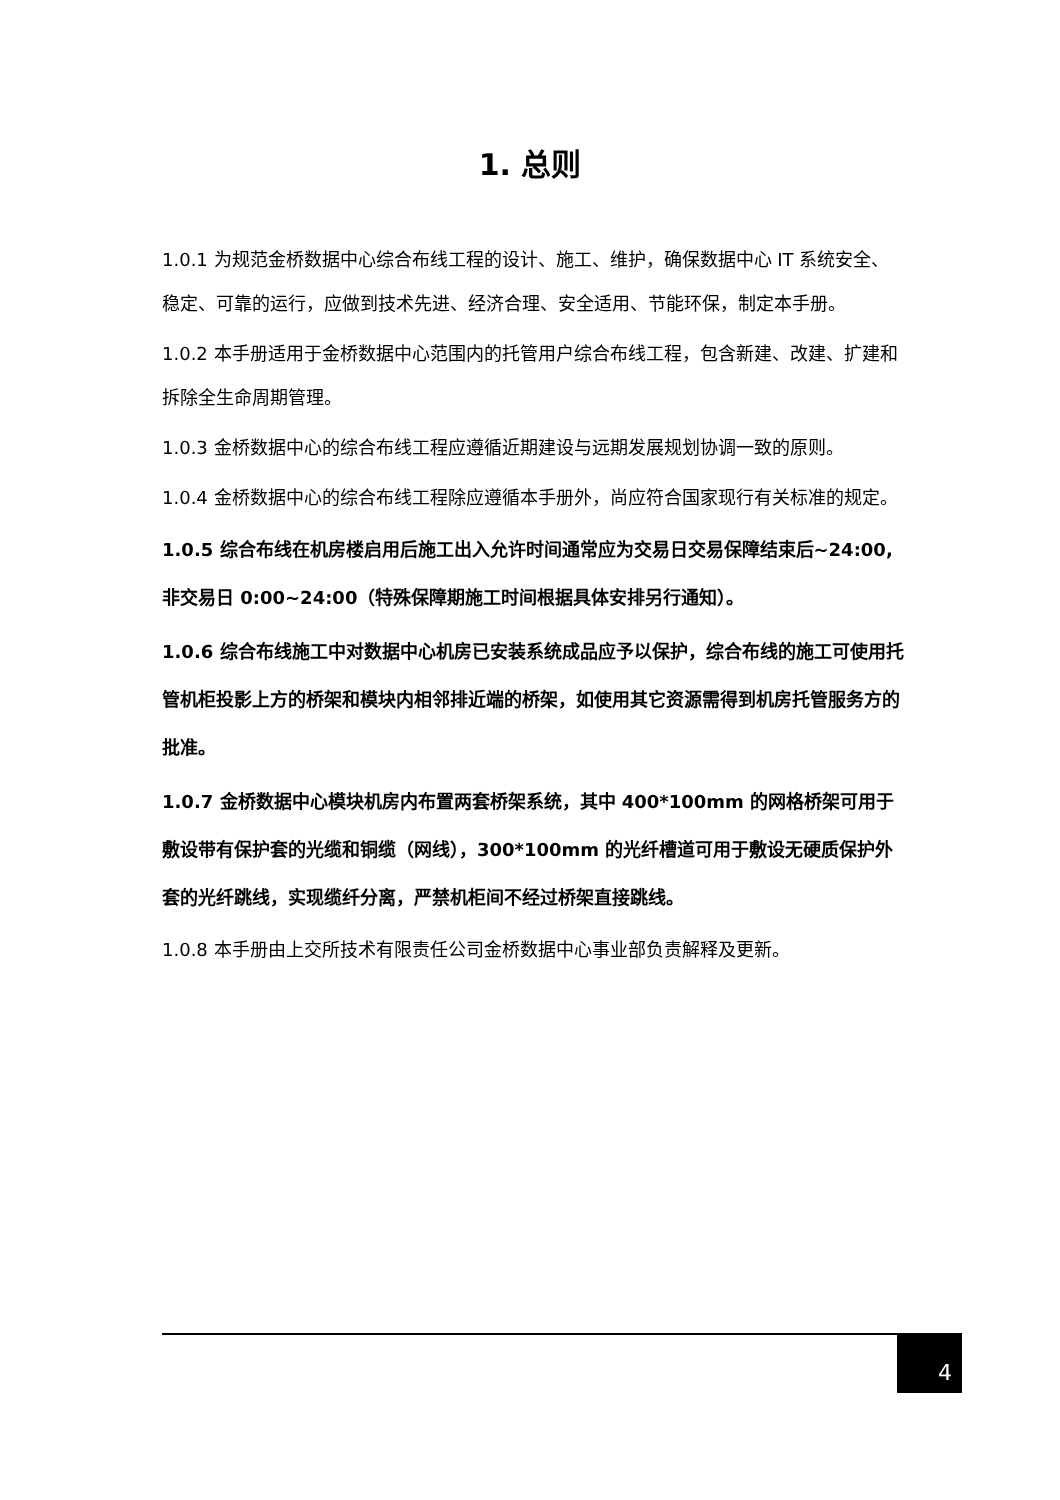1. 总则
1.0.1 为规范金桥数据中心综合布线工程的设计、施工、维护，确保数据中心 IT 系统安全、稳定、可靠的运行，应做到技术先进、经济合理、安全适用、节能环保，制定本手册。
1.0.2 本手册适用于金桥数据中心范围内的托管用户综合布线工程，包含新建、改建、扩建和拆除全生命周期管理。
1.0.3 金桥数据中心的综合布线工程应遵循近期建设与远期发展规划协调一致的原则。
1.0.4 金桥数据中心的综合布线工程除应遵循本手册外，尚应符合国家现行有关标准的规定。
1.0.5 综合布线在机房楼启用后施工出入允许时间通常应为交易日交易保障结束后~24:00,非交易日 0:00~24:00（特殊保障期施工时间根据具体安排另行通知）。
1.0.6 综合布线施工中对数据中心机房已安装系统成品应予以保护，综合布线的施工可使用托管机柜投影上方的桥架和模块内相邻排近端的桥架，如使用其它资源需得到机房托管服务方的批准。
1.0.7 金桥数据中心模块机房内布置两套桥架系统，其中 400*100mm 的网格桥架可用于敷设带有保护套的光缆和铜缆（网线），300*100mm 的光纤槽道可用于敷设无硬质保护外套的光纤跳线，实现缆纤分离，严禁机柜间不经过桥架直接跳线。
1.0.8 本手册由上交所技术有限责任公司金桥数据中心事业部负责解释及更新。
4